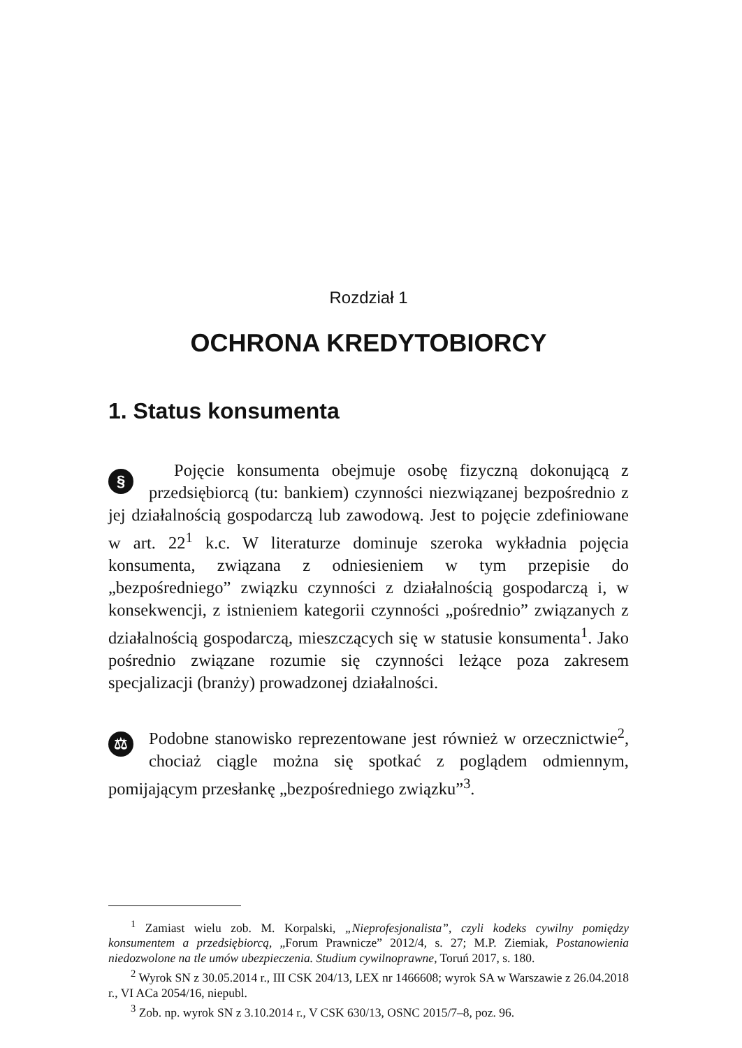Rozdział 1
OCHRONA KREDYTOBIORCY
1. Status konsumenta
§ Pojęcie konsumenta obejmuje osobę fizyczną dokonującą z przedsiębiorcą (tu: bankiem) czynności niezwiązanej bezpośrednio z jej działalnością gospodarczą lub zawodową. Jest to pojęcie zdefiniowane w art. 22<sup>1</sup> k.c. W literaturze dominuje szeroka wykładnia pojęcia konsumenta, związana z odniesieniem w tym przepisie do „bezpośredniego” związku czynności z działalnością gospodarczą i, w konsekwencji, z istnieniem kategorii czynności „pośrednio” związanych z działalnością gospodarczą, mieszczących się w statusie konsumenta<sup>1</sup>. Jako pośrednio związane rozumie się czynności leżące poza zakresem specjalizacji (branży) prowadzonej działalności.
⚖ Podobne stanowisko reprezentowane jest również w orzecznictwie<sup>2</sup>, chociaż ciągle można się spotkać z poglądem odmiennym, pomijającym przesłankę „bezpośredniego związku”<sup>3</sup>.
<sup>1</sup> Zamiast wielu zob. M. Korpalski, „Nieprofesjonalista”, czyli kodeks cywilny pomiędzy konsumentem a przedsiębiorcą, „Forum Prawnicze” 2012/4, s. 27; M.P. Ziemiak, Postanowienia niedozwolone na tle umów ubezpieczenia. Studium cywilnoprawne, Toruń 2017, s. 180.
<sup>2</sup> Wyrok SN z 30.05.2014 r., III CSK 204/13, LEX nr 1466608; wyrok SA w Warszawie z 26.04.2018 r., VI ACa 2054/16, niepubl.
<sup>3</sup> Zob. np. wyrok SN z 3.10.2014 r., V CSK 630/13, OSNC 2015/7–8, poz. 96.